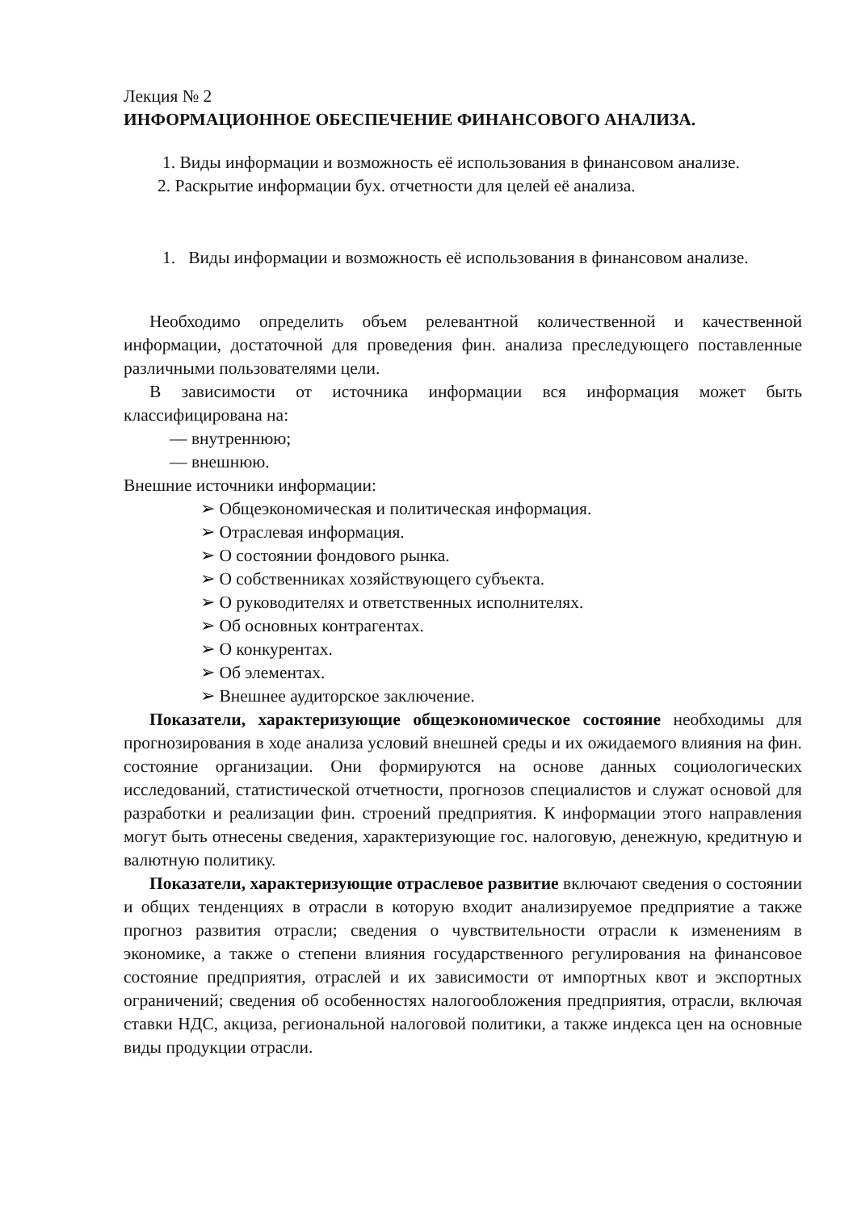Лекция № 2
ИНФОРМАЦИОННОЕ ОБЕСПЕЧЕНИЕ ФИНАНСОВОГО АНАЛИЗА.
1. Виды информации и возможность её использования в финансовом анализе.
2. Раскрытие информации бух. отчетности для целей её анализа.
1. Виды информации и возможность её использования в финансовом анализе.
Необходимо определить объем релевантной количественной и качественной информации, достаточной для проведения фин. анализа преследующего поставленные различными пользователями цели.
В зависимости от источника информации вся информация может быть классифицирована на:
— внутреннюю;
— внешнюю.
Внешние источники информации:
➢ Общеэкономическая и политическая информация.
➢ Отраслевая информация.
➢ О состоянии фондового рынка.
➢ О собственниках хозяйствующего субъекта.
➢ О руководителях и ответственных исполнителях.
➢ Об основных контрагентах.
➢ О конкурентах.
➢ Об элементах.
➢ Внешнее аудиторское заключение.
Показатели, характеризующие общеэкономическое состояние необходимы для прогнозирования в ходе анализа условий внешней среды и их ожидаемого влияния на фин. состояние организации. Они формируются на основе данных социологических исследований, статистической отчетности, прогнозов специалистов и служат основой для разработки и реализации фин. строений предприятия. К информации этого направления могут быть отнесены сведения, характеризующие гос. налоговую, денежную, кредитную и валютную политику.
Показатели, характеризующие отраслевое развитие включают сведения о состоянии и общих тенденциях в отрасли в которую входит анализируемое предприятие а также прогноз развития отрасли; сведения о чувствительности отрасли к изменениям в экономике, а также о степени влияния государственного регулирования на финансовое состояние предприятия, отраслей и их зависимости от импортных квот и экспортных ограничений; сведения об особенностях налогообложения предприятия, отрасли, включая ставки НДС, акциза, региональной налоговой политики, а также индекса цен на основные виды продукции отрасли.